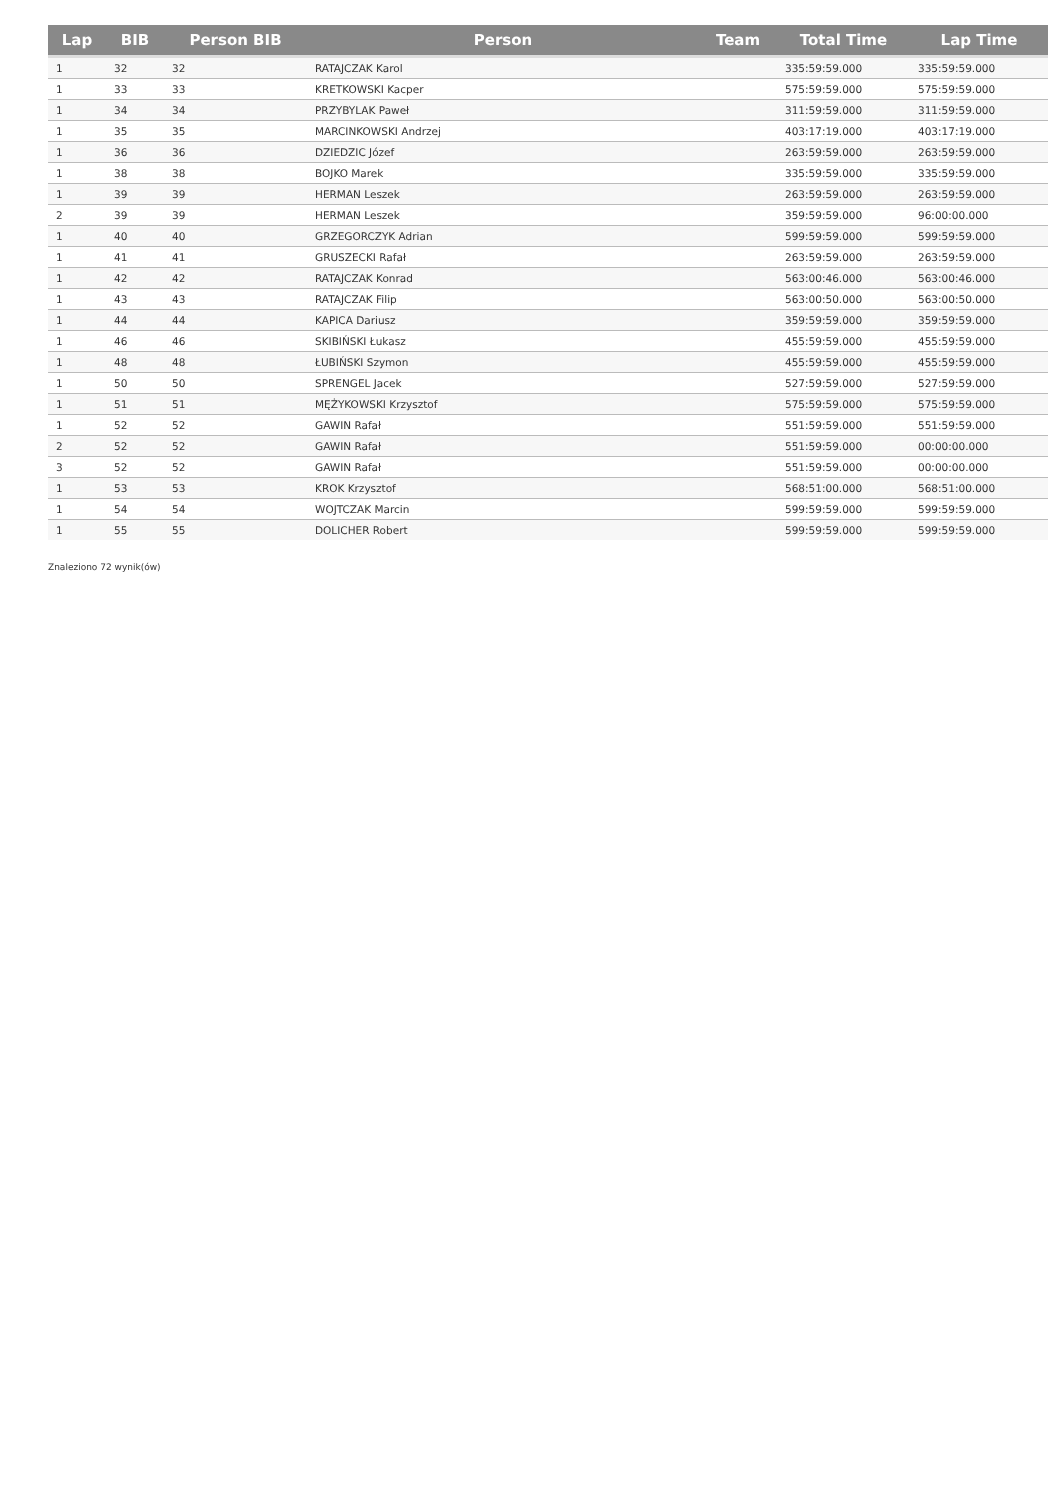| Lap | BIB | Person BIB | Person | Team | Total Time | Lap Time |
| --- | --- | --- | --- | --- | --- | --- |
| 1 | 32 | 32 | RATAJCZAK Karol | | 335:59:59.000 | 335:59:59.000 |
| 1 | 33 | 33 | KRETKOWSKI Kacper | | 575:59:59.000 | 575:59:59.000 |
| 1 | 34 | 34 | PRZYBYLAK Paweł | | 311:59:59.000 | 311:59:59.000 |
| 1 | 35 | 35 | MARCINKOWSKI Andrzej | | 403:17:19.000 | 403:17:19.000 |
| 1 | 36 | 36 | DZIEDZIC Józef | | 263:59:59.000 | 263:59:59.000 |
| 1 | 38 | 38 | BOJKO Marek | | 335:59:59.000 | 335:59:59.000 |
| 1 | 39 | 39 | HERMAN Leszek | | 263:59:59.000 | 263:59:59.000 |
| 2 | 39 | 39 | HERMAN Leszek | | 359:59:59.000 | 96:00:00.000 |
| 1 | 40 | 40 | GRZEGORCZYK Adrian | | 599:59:59.000 | 599:59:59.000 |
| 1 | 41 | 41 | GRUSZECKI Rafał | | 263:59:59.000 | 263:59:59.000 |
| 1 | 42 | 42 | RATAJCZAK Konrad | | 563:00:46.000 | 563:00:46.000 |
| 1 | 43 | 43 | RATAJCZAK Filip | | 563:00:50.000 | 563:00:50.000 |
| 1 | 44 | 44 | KAPICA Dariusz | | 359:59:59.000 | 359:59:59.000 |
| 1 | 46 | 46 | SKIBIŃSKI Łukasz | | 455:59:59.000 | 455:59:59.000 |
| 1 | 48 | 48 | ŁUBIŃSKI Szymon | | 455:59:59.000 | 455:59:59.000 |
| 1 | 50 | 50 | SPRENGEL Jacek | | 527:59:59.000 | 527:59:59.000 |
| 1 | 51 | 51 | MĘŻYKOWSKI Krzysztof | | 575:59:59.000 | 575:59:59.000 |
| 1 | 52 | 52 | GAWIN Rafał | | 551:59:59.000 | 551:59:59.000 |
| 2 | 52 | 52 | GAWIN Rafał | | 551:59:59.000 | 00:00:00.000 |
| 3 | 52 | 52 | GAWIN Rafał | | 551:59:59.000 | 00:00:00.000 |
| 1 | 53 | 53 | KROK Krzysztof | | 568:51:00.000 | 568:51:00.000 |
| 1 | 54 | 54 | WOJTCZAK Marcin | | 599:59:59.000 | 599:59:59.000 |
| 1 | 55 | 55 | DOLICHER Robert | | 599:59:59.000 | 599:59:59.000 |
Znaleziono 72 wynik(ów)